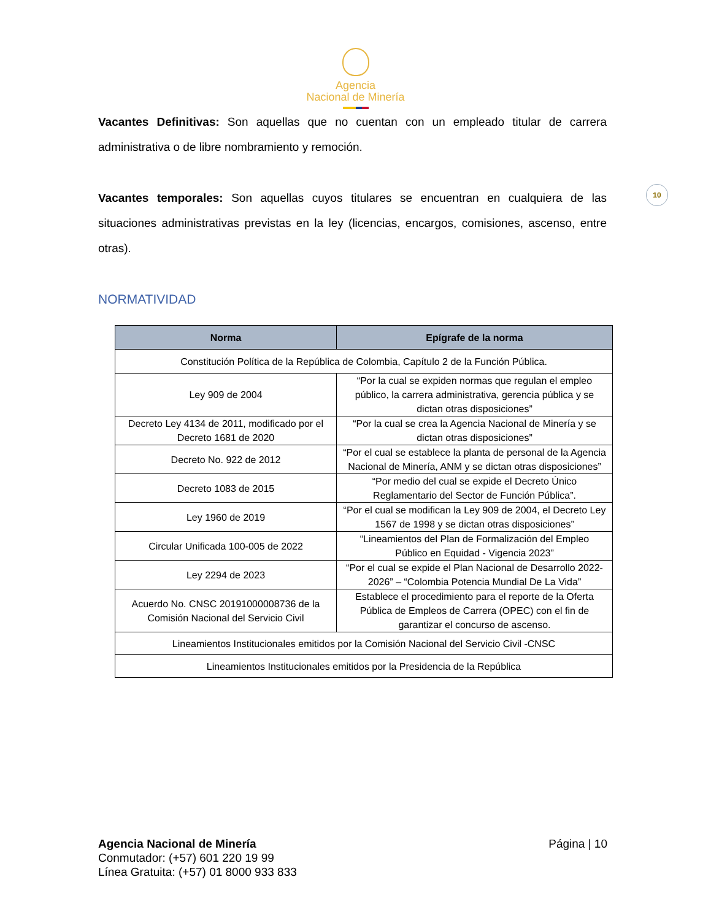Agencia
Nacional de Minería
10
Vacantes Definitivas: Son aquellas que no cuentan con un empleado titular de carrera administrativa o de libre nombramiento y remoción.
Vacantes temporales: Son aquellas cuyos titulares se encuentran en cualquiera de las situaciones administrativas previstas en la ley (licencias, encargos, comisiones, ascenso, entre otras).
NORMATIVIDAD
| Norma | Epígrafe de la norma |
| --- | --- |
| Constitución Política de la República de Colombia, Capítulo 2 de la Función Pública. | |
| Ley 909 de 2004 | “Por la cual se expiden normas que regulan el empleo público, la carrera administrativa, gerencia pública y se dictan otras disposiciones” |
| Decreto Ley 4134 de 2011, modificado por el Decreto 1681 de 2020 | “Por la cual se crea la Agencia Nacional de Minería y se dictan otras disposiciones” |
| Decreto No. 922 de 2012 | “Por el cual se establece la planta de personal de la Agencia Nacional de Minería, ANM y se dictan otras disposiciones” |
| Decreto 1083 de 2015 | “Por medio del cual se expide el Decreto Único Reglamentario del Sector de Función Pública”. |
| Ley 1960 de 2019 | “Por el cual se modifican la Ley 909 de 2004, el Decreto Ley 1567 de 1998 y se dictan otras disposiciones” |
| Circular Unificada 100-005 de 2022 | “Lineamientos del Plan de Formalización del Empleo Público en Equidad - Vigencia 2023” |
| Ley 2294 de 2023 | “Por el cual se expide el Plan Nacional de Desarrollo 2022-2026” – “Colombia Potencia Mundial De La Vida” |
| Acuerdo No. CNSC 20191000008736 de la Comisión Nacional del Servicio Civil | Establece el procedimiento para el reporte de la Oferta Pública de Empleos de Carrera (OPEC) con el fin de garantizar el concurso de ascenso. |
| Lineamientos Institucionales emitidos por la Comisión Nacional del Servicio Civil -CNSC | |
| Lineamientos Institucionales emitidos por la Presidencia de la República | |
Agencia Nacional de Minería
Conmutador: (+57) 601 220 19 99
Línea Gratuita: (+57) 01 8000 933 833
Página | 10